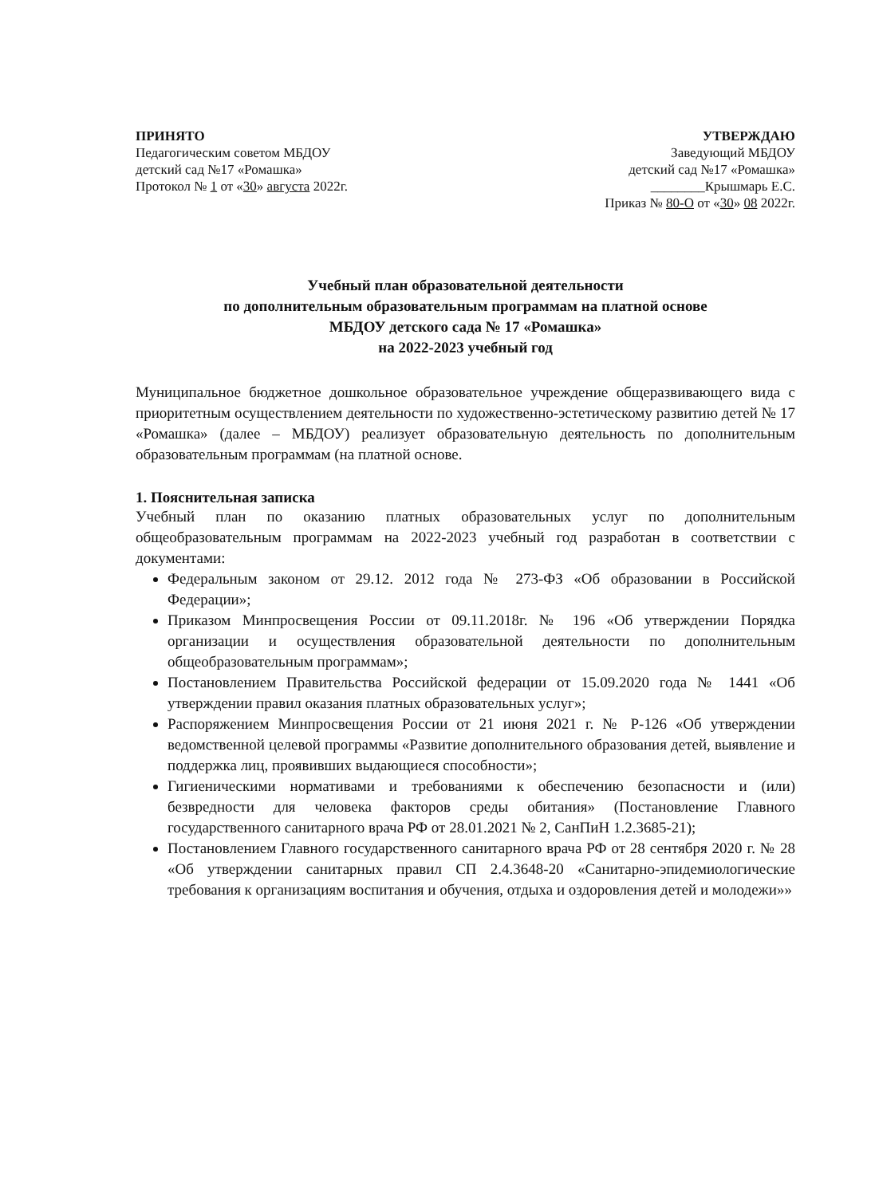ПРИНЯТО
Педагогическим советом МБДОУ
детский сад №17 «Ромашка»
Протокол № 1 от «30» августа 2022г.
УТВЕРЖДАЮ
Заведующий МБДОУ
детский сад №17 «Ромашка»
________Крышмарь Е.С.
Приказ № 80-О от «30» 08 2022г.
Учебный план образовательной деятельности
по дополнительным образовательным программам на платной основе
МБДОУ детского сада № 17 «Ромашка»
на 2022-2023 учебный год
Муниципальное бюджетное дошкольное образовательное учреждение общеразвивающего вида с приоритетным осуществлением деятельности по художественно-эстетическому развитию детей № 17 «Ромашка» (далее – МБДОУ) реализует образовательную деятельность по дополнительным образовательным программам (на платной основе.
1. Пояснительная записка
Учебный план по оказанию платных образовательных услуг по дополнительным общеобразовательным программам на 2022-2023 учебный год разработан в соответствии с документами:
Федеральным законом от 29.12. 2012 года № 273-ФЗ «Об образовании в Российской Федерации»;
Приказом Минпросвещения России от 09.11.2018г. № 196 «Об утверждении Порядка организации и осуществления образовательной деятельности по дополнительным общеобразовательным программам»;
Постановлением Правительства Российской федерации от 15.09.2020 года № 1441 «Об утверждении правил оказания платных образовательных услуг»;
Распоряжением Минпросвещения России от 21 июня 2021 г. № Р-126 «Об утверждении ведомственной целевой программы «Развитие дополнительного образования детей, выявление и поддержка лиц, проявивших выдающиеся способности»;
Гигиеническими нормативами и требованиями к обеспечению безопасности и (или) безвредности для человека факторов среды обитания» (Постановление Главного государственного санитарного врача РФ от 28.01.2021 № 2, СанПиН 1.2.3685-21);
Постановлением Главного государственного санитарного врача РФ от 28 сентября 2020 г. № 28 «Об утверждении санитарных правил СП 2.4.3648-20 «Санитарно-эпидемиологические требования к организациям воспитания и обучения, отдыха и оздоровления детей и молодежи»»